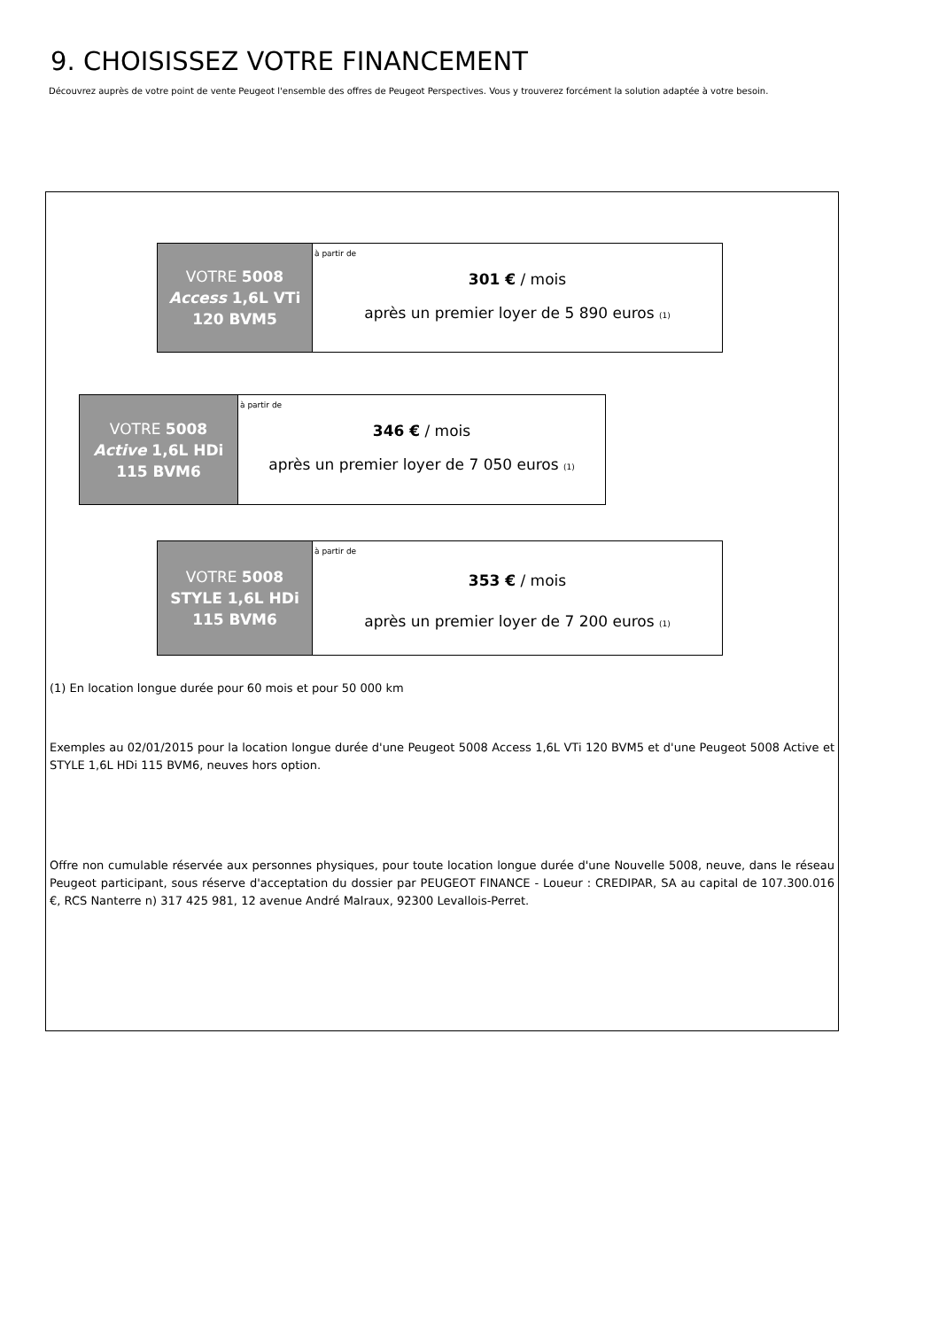9. CHOISISSEZ VOTRE FINANCEMENT
Découvrez auprès de votre point de vente Peugeot l'ensemble des offres de Peugeot Perspectives. Vous y trouverez forcément la solution adaptée à votre besoin.
| VOTRE 5008 Access 1,6L VTi 120 BVM5 | à partir de 301 € / mois après un premier loyer de 5 890 euros (1) |
| VOTRE 5008 Active 1,6L HDi 115 BVM6 | à partir de 346 € / mois après un premier loyer de 7 050 euros (1) |
| VOTRE 5008 STYLE 1,6L HDi 115 BVM6 | à partir de 353 € / mois après un premier loyer de 7 200 euros (1) |
(1) En location longue durée pour 60 mois et pour 50 000 km
Exemples au 02/01/2015 pour la location longue durée d'une Peugeot 5008 Access 1,6L VTi 120 BVM5 et d'une Peugeot 5008 Active et STYLE 1,6L HDi 115 BVM6, neuves hors option.
Offre non cumulable réservée aux personnes physiques, pour toute location longue durée d'une Nouvelle 5008, neuve, dans le réseau Peugeot participant, sous réserve d'acceptation du dossier par PEUGEOT FINANCE - Loueur : CREDIPAR, SA au capital de 107.300.016 €, RCS Nanterre n) 317 425 981, 12 avenue André Malraux, 92300 Levallois-Perret.